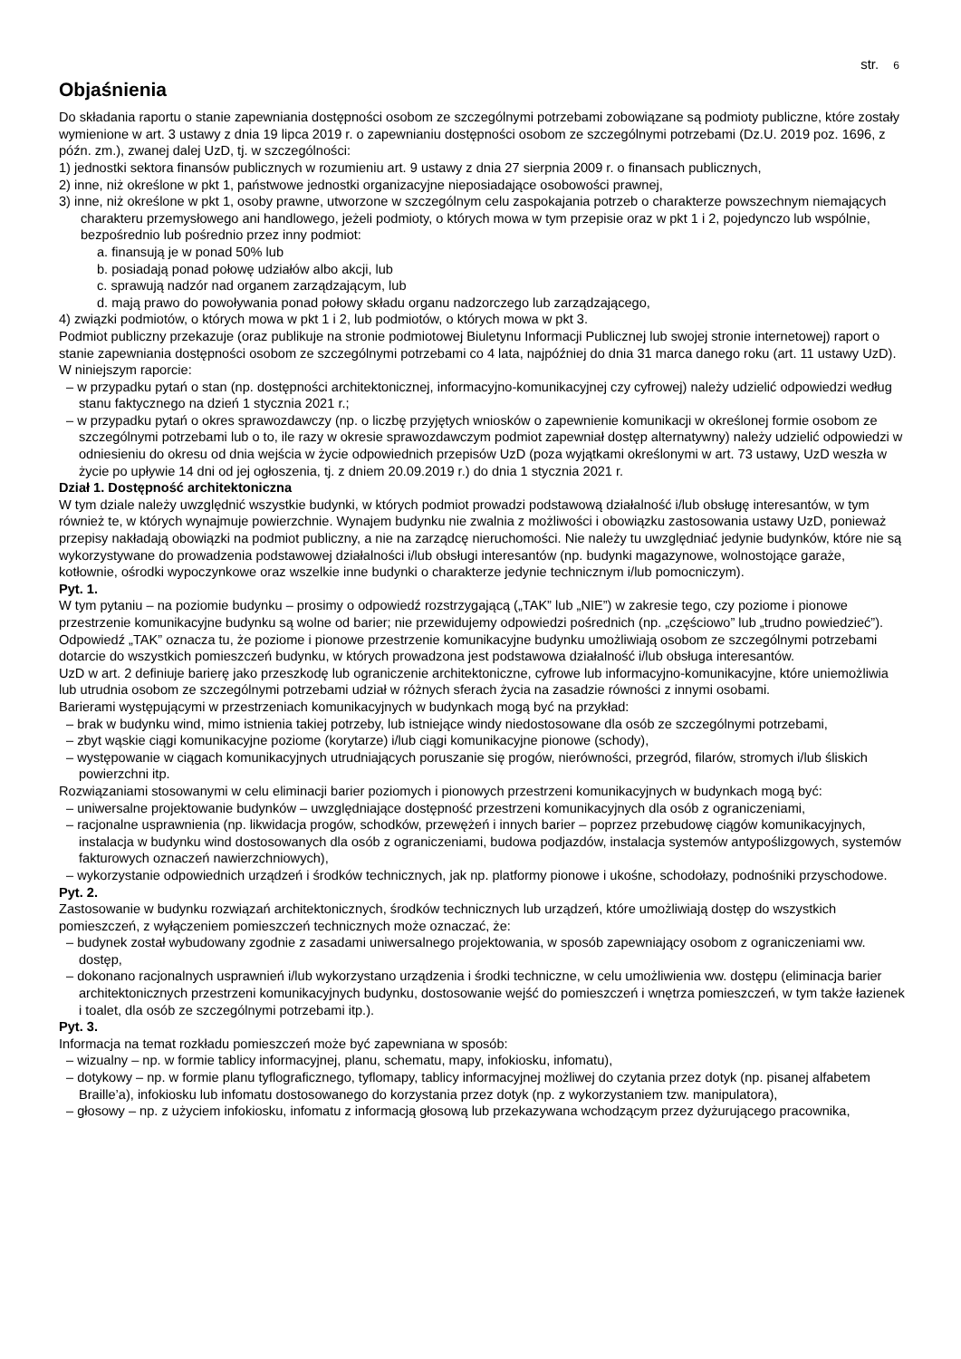str. 6
Objaśnienia
Do składania raportu o stanie zapewniania dostępności osobom ze szczególnymi potrzebami zobowiązane są podmioty publiczne, które zostały wymienione w art. 3 ustawy z dnia 19 lipca 2019 r. o zapewnianiu dostępności osobom ze szczególnymi potrzebami (Dz.U. 2019 poz. 1696, z późn. zm.), zwanej dalej UzD, tj. w szczególności:
1) jednostki sektora finansów publicznych w rozumieniu art. 9 ustawy z dnia 27 sierpnia 2009 r. o finansach publicznych,
2) inne, niż określone w pkt 1, państwowe jednostki organizacyjne nieposiadające osobowości prawnej,
3) inne, niż określone w pkt 1, osoby prawne, utworzone w szczególnym celu zaspokajania potrzeb o charakterze powszechnym niemających charakteru przemysłowego ani handlowego, jeżeli podmioty, o których mowa w tym przepisie oraz w pkt 1 i 2, pojedynczo lub wspólnie, bezpośrednio lub pośrednio przez inny podmiot:
a. finansują je w ponad 50% lub
b. posiadają ponad połowę udziałów albo akcji, lub
c. sprawują nadzór nad organem zarządzającym, lub
d. mają prawo do powoływania ponad połowy składu organu nadzorczego lub zarządzającego,
4) związki podmiotów, o których mowa w pkt 1 i 2, lub podmiotów, o których mowa w pkt 3.
Podmiot publiczny przekazuje (oraz publikuje na stronie podmiotowej Biuletynu Informacji Publicznej lub swojej stronie internetowej) raport o stanie zapewniania dostępności osobom ze szczególnymi potrzebami co 4 lata, najpóźniej do dnia 31 marca danego roku (art. 11 ustawy UzD). W niniejszym raporcie:
– w przypadku pytań o stan (np. dostępności architektonicznej, informacyjno-komunikacyjnej czy cyfrowej) należy udzielić odpowiedzi według stanu faktycznego na dzień 1 stycznia 2021 r.;
– w przypadku pytań o okres sprawozdawczy (np. o liczbę przyjętych wniosków o zapewnienie komunikacji w określonej formie osobom ze szczególnymi potrzebami lub o to, ile razy w okresie sprawozdawczym podmiot zapewniał dostęp alternatywny) należy udzielić odpowiedzi w odniesieniu do okresu od dnia wejścia w życie odpowiednich przepisów UzD (poza wyjątkami określonymi w art. 73 ustawy, UzD weszła w życie po upływie 14 dni od jej ogłoszenia, tj. z dniem 20.09.2019 r.) do dnia 1 stycznia 2021 r.
Dział 1. Dostępność architektoniczna
W tym dziale należy uwzględnić wszystkie budynki, w których podmiot prowadzi podstawową działalność i/lub obsługę interesantów, w tym również te, w których wynajmuje powierzchnie. Wynajem budynku nie zwalnia z możliwości i obowiązku zastosowania ustawy UzD, ponieważ przepisy nakładają obowiązki na podmiot publiczny, a nie na zarządcę nieruchomości. Nie należy tu uwzględniać jedynie budynków, które nie są wykorzystywane do prowadzenia podstawowej działalności i/lub obsługi interesantów (np. budynki magazynowe, wolnostojące garaże, kotłownie, ośrodki wypoczynkowe oraz wszelkie inne budynki o charakterze jedynie technicznym i/lub pomocniczym).
Pyt. 1.
W tym pytaniu – na poziomie budynku – prosimy o odpowiedź rozstrzygającą („TAK” lub „NIE”) w zakresie tego, czy poziome i pionowe przestrzenie komunikacyjne budynku są wolne od barier; nie przewidujemy odpowiedzi pośrednich (np. „częściowo” lub „trudno powiedzieć”). Odpowiedź „TAK” oznacza tu, że poziome i pionowe przestrzenie komunikacyjne budynku umożliwiają osobom ze szczególnymi potrzebami dotarcie do wszystkich pomieszczeń budynku, w których prowadzona jest podstawowa działalność i/lub obsługa interesantów.
UzD w art. 2 definiuje barierę jako przeszkodę lub ograniczenie architektoniczne, cyfrowe lub informacyjno-komunikacyjne, które uniemożliwia lub utrudnia osobom ze szczególnymi potrzebami udział w różnych sferach życia na zasadzie równości z innymi osobami.
Barierami występującymi w przestrzeniach komunikacyjnych w budynkach mogą być na przykład:
– brak w budynku wind, mimo istnienia takiej potrzeby, lub istniejące windy niedostosowane dla osób ze szczególnymi potrzebami,
– zbyt wąskie ciągi komunikacyjne poziome (korytarze) i/lub ciągi komunikacyjne pionowe (schody),
– występowanie w ciągach komunikacyjnych utrudniających poruszanie się progów, nierówności, przegród, filarów, stromych i/lub śliskich powierzchni itp.
Rozwiązaniami stosowanymi w celu eliminacji barier poziomych i pionowych przestrzeni komunikacyjnych w budynkach mogą być:
– uniwersalne projektowanie budynków – uwzględniające dostępność przestrzeni komunikacyjnych dla osób z ograniczeniami,
– racjonalne usprawnienia (np. likwidacja progów, schodków, przewężeń i innych barier – poprzez przebudowę ciągów komunikacyjnych, instalacja w budynku wind dostosowanych dla osób z ograniczeniami, budowa podjazdów, instalacja systemów antypoślizgowych, systemów fakturowych oznaczeń nawierzchniowych),
– wykorzystanie odpowiednich urządzeń i środków technicznych, jak np. platformy pionowe i ukośne, schodołazy, podnośniki przyschodowe.
Pyt. 2.
Zastosowanie w budynku rozwiązań architektonicznych, środków technicznych lub urządzeń, które umożliwiają dostęp do wszystkich pomieszczeń, z wyłączeniem pomieszczeń technicznych może oznaczać, że:
– budynek został wybudowany zgodnie z zasadami uniwersalnego projektowania, w sposób zapewniający osobom z ograniczeniami ww. dostęp,
– dokonano racjonalnych usprawnień i/lub wykorzystano urządzenia i środki techniczne, w celu umożliwienia ww. dostępu (eliminacja barier architektonicznych przestrzeni komunikacyjnych budynku, dostosowanie wejść do pomieszczeń i wnętrza pomieszczeń, w tym także łazienek i toalet, dla osób ze szczególnymi potrzebami itp.).
Pyt. 3.
Informacja na temat rozkładu pomieszczeń może być zapewniana w sposób:
– wizualny – np. w formie tablicy informacyjnej, planu, schematu, mapy, infokiosku, infomatu),
– dotykowy – np. w formie planu tyflograficznego, tyflomapy, tablicy informacyjnej możliwej do czytania przez dotyk (np. pisanej alfabetem Braille’a), infokiosku lub infomatu dostosowanego do korzystania przez dotyk (np. z wykorzystaniem tzw. manipulatora),
– głosowy – np. z użyciem infokiosku, infomatu z informacją głosową lub przekazywana wchodzącym przez dyżurującego pracownika,